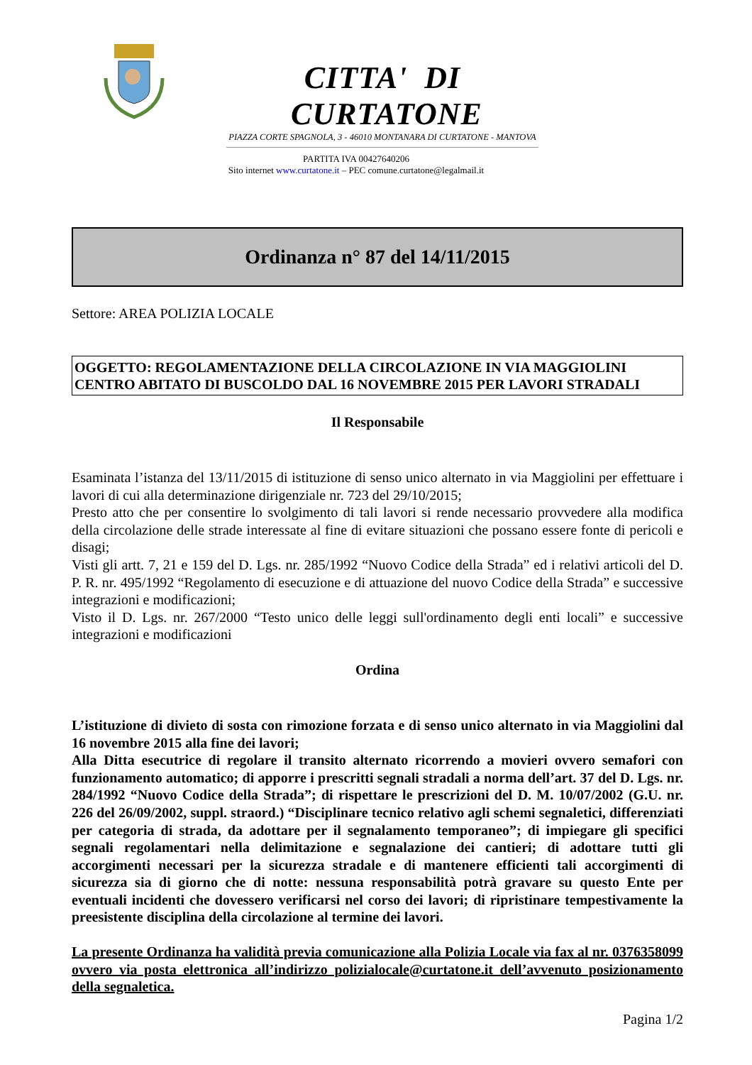CITTA' DI CURTATONE
PIAZZA CORTE SPAGNOLA, 3 - 46010 MONTANARA DI CURTATONE - MANTOVA
PARTITA IVA 00427640206
Sito internet www.curtatone.it – PEC comune.curtatone@legalmail.it
Ordinanza n° 87 del 14/11/2015
Settore: AREA POLIZIA LOCALE
OGGETTO: REGOLAMENTAZIONE DELLA CIRCOLAZIONE IN VIA MAGGIOLINI CENTRO ABITATO DI BUSCOLDO DAL 16 NOVEMBRE 2015 PER LAVORI STRADALI
Il Responsabile
Esaminata l’istanza del 13/11/2015 di istituzione di senso unico alternato in via Maggiolini per effettuare i lavori di cui alla determinazione dirigenziale nr. 723 del 29/10/2015;
Presto atto che per consentire lo svolgimento di tali lavori si rende necessario provvedere alla modifica della circolazione delle strade interessate al fine di evitare situazioni che possano essere fonte di pericoli e disagi;
Visti gli artt. 7, 21 e 159 del D. Lgs. nr. 285/1992 “Nuovo Codice della Strada” ed i relativi articoli del D. P. R. nr. 495/1992 “Regolamento di esecuzione e di attuazione del nuovo Codice della Strada” e successive integrazioni e modificazioni;
Visto il D. Lgs. nr. 267/2000 “Testo unico delle leggi sull'ordinamento degli enti locali” e successive integrazioni e modificazioni
Ordina
L’istituzione di divieto di sosta con rimozione forzata e di senso unico alternato in via Maggiolini dal 16 novembre 2015 alla fine dei lavori;
Alla Ditta esecutrice di regolare il transito alternato ricorrendo a movieri ovvero semafori con funzionamento automatico; di apporre i prescritti segnali stradali a norma dell’art. 37 del D. Lgs. nr. 284/1992 “Nuovo Codice della Strada”; di rispettare le prescrizioni del D. M. 10/07/2002 (G.U. nr. 226 del 26/09/2002, suppl. straord.) “Disciplinare tecnico relativo agli schemi segnaletici, differenziati per categoria di strada, da adottare per il segnalamento temporaneo”; di impiegare gli specifici segnali regolamentari nella delimitazione e segnalazione dei cantieri; di adottare tutti gli accorgimenti necessari per la sicurezza stradale e di mantenere efficienti tali accorgimenti di sicurezza sia di giorno che di notte: nessuna responsabilità potrà gravare su questo Ente per eventuali incidenti che dovessero verificarsi nel corso dei lavori; di ripristinare tempestivamente la preesistente disciplina della circolazione al termine dei lavori.
La presente Ordinanza ha validità previa comunicazione alla Polizia Locale via fax al nr. 0376358099 ovvero via posta elettronica all’indirizzo polizialocale@curtatone.it dell’avvenuto posizionamento della segnaletica.
Pagina 1/2